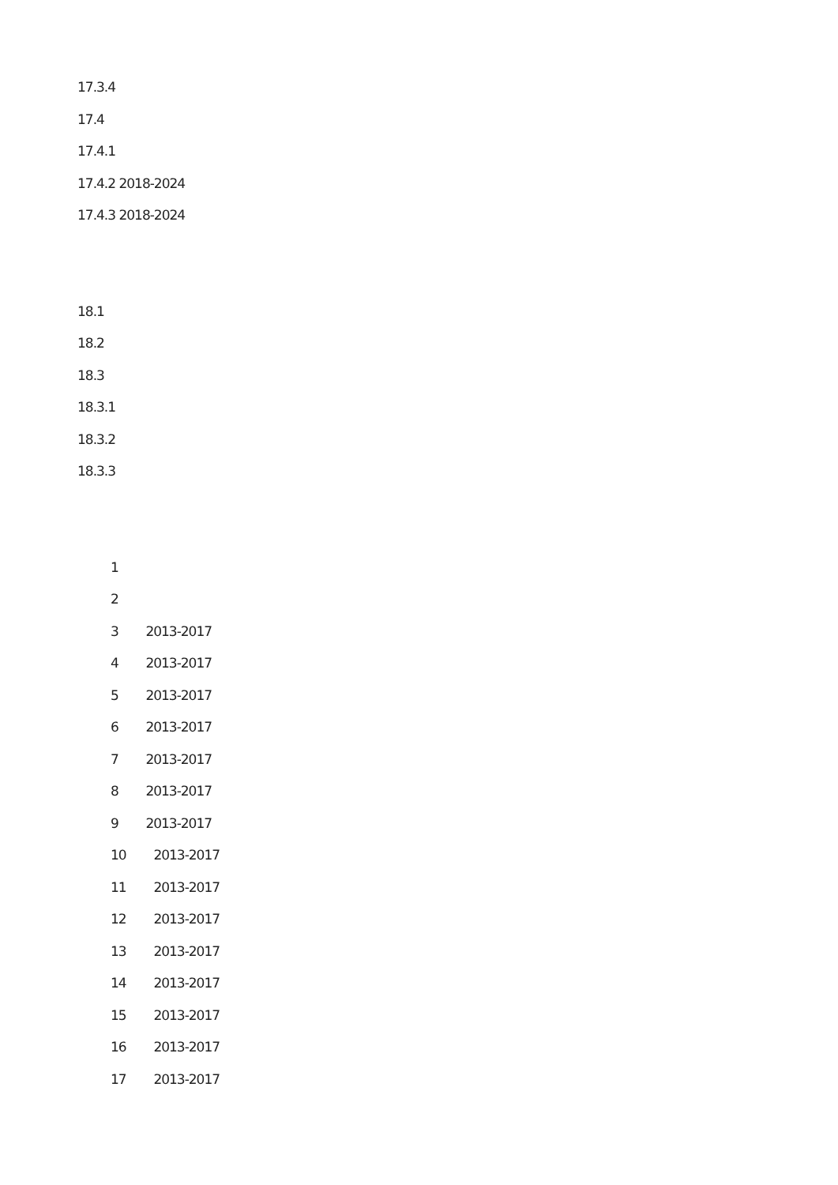17.3.4
17.4
17.4.1
17.4.2 2018-2024
17.4.3 2018-2024
18.1
18.2
18.3
18.3.1
18.3.2
18.3.3
1
2
3 2013-2017
4 2013-2017
5 2013-2017
6 2013-2017
7 2013-2017
8 2013-2017
9 2013-2017
10 2013-2017
11 2013-2017
12 2013-2017
13 2013-2017
14 2013-2017
15 2013-2017
16 2013-2017
17 2013-2017